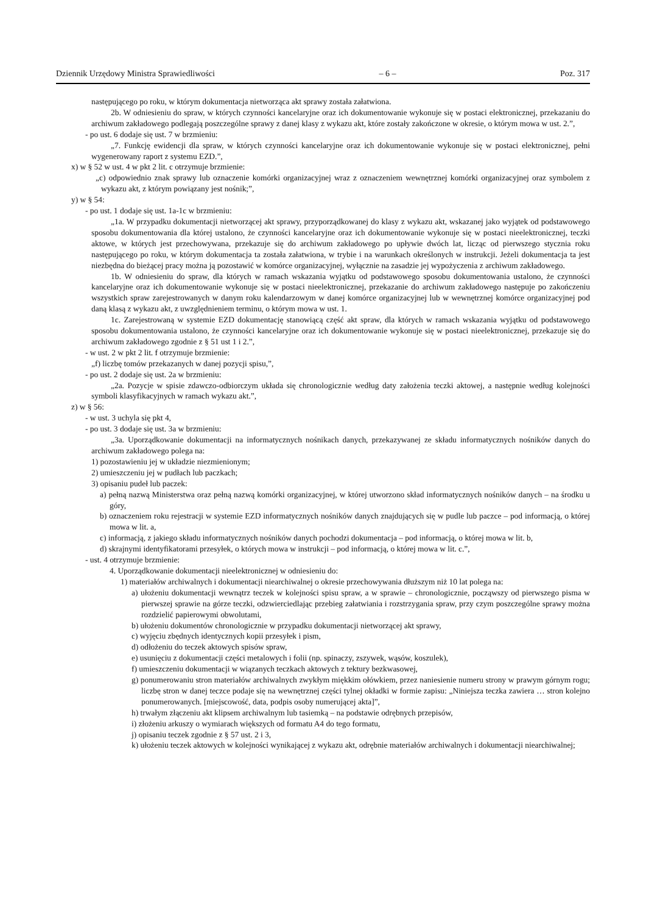Dziennik Urzędowy Ministra Sprawiedliwości – 6 – Poz. 317
następującego po roku, w którym dokumentacja nietworząca akt sprawy została załatwiona.
2b. W odniesieniu do spraw, w których czynności kancelaryjne oraz ich dokumentowanie wykonuje się w postaci elektronicznej, przekazaniu do archiwum zakładowego podlegają poszczególne sprawy z danej klasy z wykazu akt, które zostały zakończone w okresie, o którym mowa w ust. 2.”,
- po ust. 6 dodaje się ust. 7 w brzmieniu:
„7. Funkcję ewidencji dla spraw, w których czynności kancelaryjne oraz ich dokumentowanie wykonuje się w postaci elektronicznej, pełni wygenerowany raport z systemu EZD.”,
x) w § 52 w ust. 4 w pkt 2 lit. c otrzymuje brzmienie:
„c) odpowiednio znak sprawy lub oznaczenie komórki organizacyjnej wraz z oznaczeniem wewnętrznej komórki organizacyjnej oraz symbolem z wykazu akt, z którym powiązany jest nośnik;”,
y) w § 54:
- po ust. 1 dodaje się ust. 1a-1c w brzmieniu:
„1a. W przypadku dokumentacji nietworzącej akt sprawy, przyporządkowanej do klasy z wykazu akt, wskazanej jako wyjątek od podstawowego sposobu dokumentowania dla której ustalono, że czynności kancelaryjne oraz ich dokumentowanie wykonuje się w postaci nieelektronicznej, teczki aktowe, w których jest przechowywana, przekazuje się do archiwum zakładowego po upływie dwóch lat, licząc od pierwszego stycznia roku następującego po roku, w którym dokumentacja ta została załatwiona, w trybie i na warunkach określonych w instrukcji. Jeżeli dokumentacja ta jest niezbędna do bieżącej pracy można ją pozostawić w komórce organizacyjnej, wyłącznie na zasadzie jej wypożyczenia z archiwum zakładowego.
1b. W odniesieniu do spraw, dla których w ramach wskazania wyjątku od podstawowego sposobu dokumentowania ustalono, że czynności kancelaryjne oraz ich dokumentowanie wykonuje się w postaci nieelektronicznej, przekazanie do archiwum zakładowego następuje po zakończeniu wszystkich spraw zarejestrowanych w danym roku kalendarzowym w danej komórce organizacyjnej lub w wewnętrznej komórce organizacyjnej pod daną klasą z wykazu akt, z uwzględnieniem terminu, o którym mowa w ust. 1.
1c. Zarejestrowaną w systemie EZD dokumentację stanowiącą część akt spraw, dla których w ramach wskazania wyjątku od podstawowego sposobu dokumentowania ustalono, że czynności kancelaryjne oraz ich dokumentowanie wykonuje się w postaci nieelektronicznej, przekazuje się do archiwum zakładowego zgodnie z § 51 ust 1 i 2.”,
- w ust. 2 w pkt 2 lit. f otrzymuje brzmienie:
„f) liczbę tomów przekazanych w danej pozycji spisu,”,
- po ust. 2 dodaje się ust. 2a w brzmieniu:
„2a. Pozycje w spisie zdawczo-odbiorczym układa się chronologicznie według daty założenia teczki aktowej, a następnie według kolejności symboli klasyfikacyjnych w ramach wykazu akt.”,
z) w § 56:
- w ust. 3 uchyla się pkt 4,
- po ust. 3 dodaje się ust. 3a w brzmieniu:
„3a. Uporządkowanie dokumentacji na informatycznych nośnikach danych, przekazywanej ze składu informatycznych nośników danych do archiwum zakładowego polega na:
1) pozostawieniu jej w układzie niezmienionym;
2) umieszczeniu jej w pudłach lub paczkach;
3) opisaniu pudeł lub paczek:
a) pełną nazwą Ministerstwa oraz pełną nazwą komórki organizacyjnej, w której utworzono skład informatycznych nośników danych – na środku u góry,
b) oznaczeniem roku rejestracji w systemie EZD informatycznych nośników danych znajdujących się w pudle lub paczce – pod informacją, o której mowa w lit. a,
c) informacją, z jakiego składu informatycznych nośników danych pochodzi dokumentacja – pod informacją, o której mowa w lit. b,
d) skrajnymi identyfikatorami przesyłek, o których mowa w instrukcji – pod informacją, o której mowa w lit. c.”,
- ust. 4 otrzymuje brzmienie:
4. Uporządkowanie dokumentacji nieelektronicznej w odniesieniu do:
1) materiałów archiwalnych i dokumentacji niearchiwalnej o okresie przechowywania dłuższym niż 10 lat polega na:
a) ułożeniu dokumentacji wewnątrz teczek w kolejności spisu spraw, a w sprawie – chronologicznie, począwszy od pierwszego pisma w pierwszej sprawie na górze teczki, odzwierciedlając przebieg załatwiania i rozstrzygania spraw, przy czym poszczególne sprawy można rozdzielić papierowymi obwolutami,
b) ułożeniu dokumentów chronologicznie w przypadku dokumentacji nietworzącej akt sprawy,
c) wyjęciu zbędnych identycznych kopii przesyłek i pism,
d) odłożeniu do teczek aktowych spisów spraw,
e) usunięciu z dokumentacji części metalowych i folii (np. spinaczy, zszywek, wąsów, koszulek),
f) umieszczeniu dokumentacji w wiązanych teczkach aktowych z tektury bezkwasowej,
g) ponumerowaniu stron materiałów archiwalnych zwykłym miękkim ołówkiem, przez naniesienie numeru strony w prawym górnym rogu; liczbę stron w danej teczce podaje się na wewnętrznej części tylnej okładki w formie zapisu: „Niniejsza teczka zawiera … stron kolejno ponumerowanych. [miejscowość, data, podpis osoby numerującej akta]”,
h) trwałym złączeniu akt klipsem archiwalnym lub tasiemką – na podstawie odrębnych przepisów,
i) złożeniu arkuszy o wymiarach większych od formatu A4 do tego formatu,
j) opisaniu teczek zgodnie z § 57 ust. 2 i 3,
k) ułożeniu teczek aktowych w kolejności wynikającej z wykazu akt, odrębnie materiałów archiwalnych i dokumentacji niearchiwalnej;